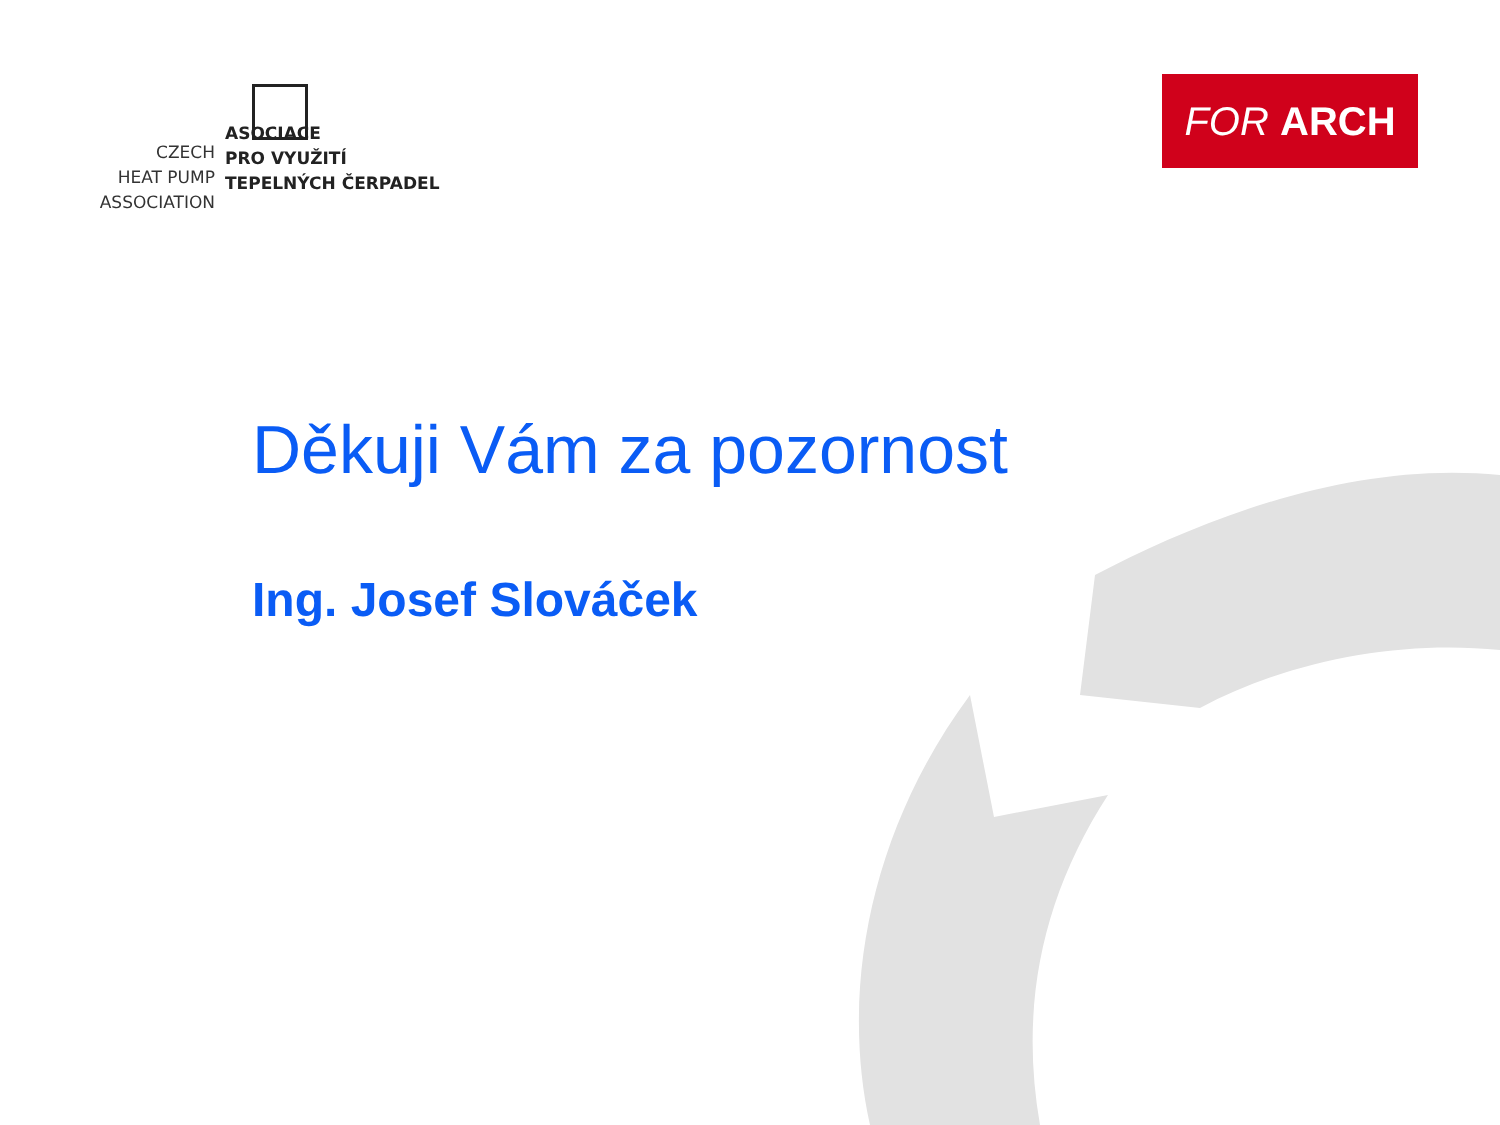CZECH
HEAT PUMP
ASSOCIATION
ASOCIACE
PRO VYUŽITÍ
TEPELNÝCH ČERPADEL
FOR ARCH
Děkuji Vám za pozornost
Ing. Josef Slováček